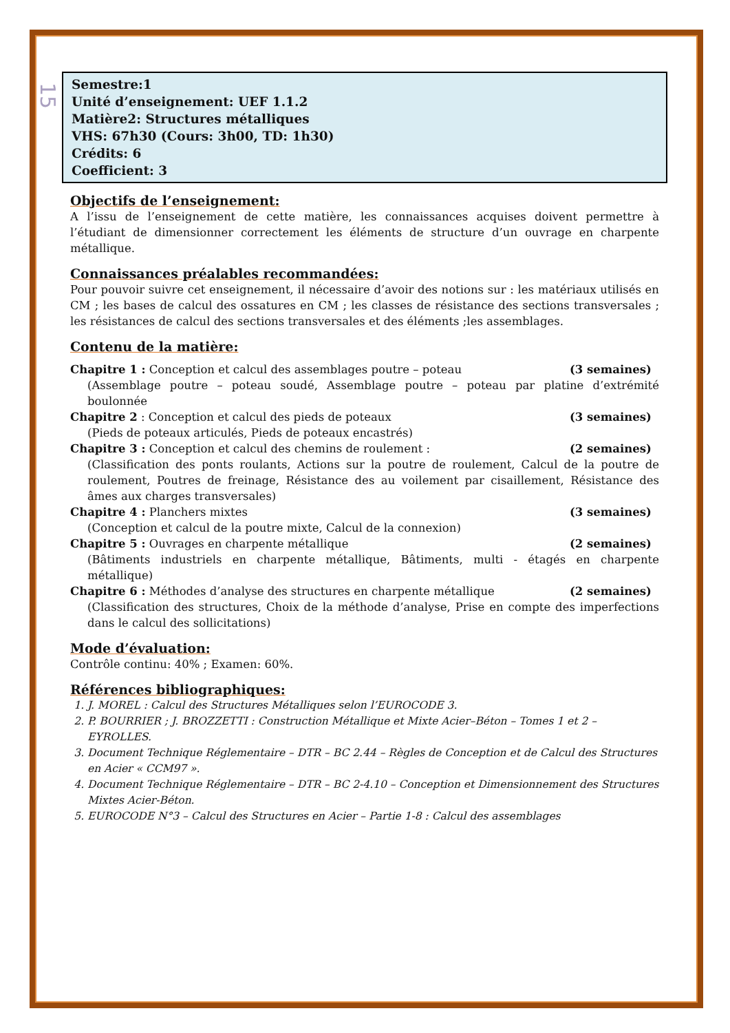15
Semestre:1
Unité d’enseignement: UEF 1.1.2
Matière2: Structures métalliques
VHS: 67h30 (Cours: 3h00, TD: 1h30)
Crédits: 6
Coefficient: 3
Objectifs de l’enseignement:
A l’issu de l’enseignement de cette matière, les connaissances acquises doivent permettre à l’étudiant de dimensionner correctement les éléments de structure d’un ouvrage en charpente métallique.
Connaissances préalables recommandées:
Pour pouvoir suivre cet enseignement, il nécessaire d’avoir des notions sur : les matériaux utilisés en CM ; les bases de calcul des ossatures en CM ; les classes de résistance des sections transversales ; les résistances de calcul des sections transversales et des éléments ;les assemblages.
Contenu de la matière:
Chapitre 1 : Conception et calcul des assemblages poutre – poteau (3 semaines)
(Assemblage poutre – poteau soudé, Assemblage poutre – poteau par platine d’extrémité boulonnée
Chapitre 2 : Conception et calcul des pieds de poteaux (3 semaines)
(Pieds de poteaux articulés, Pieds de poteaux encastrés)
Chapitre 3 : Conception et calcul des chemins de roulement : (2 semaines)
(Classification des ponts roulants, Actions sur la poutre de roulement, Calcul de la poutre de roulement, Poutres de freinage, Résistance des au voilement par cisaillement, Résistance des âmes aux charges transversales)
Chapitre 4 : Planchers mixtes (3 semaines)
(Conception et calcul de la poutre mixte, Calcul de la connexion)
Chapitre 5 : Ouvrages en charpente métallique (2 semaines)
(Bâtiments industriels en charpente métallique, Bâtiments, multi - étagés en charpente métallique)
Chapitre 6 : Méthodes d’analyse des structures en charpente métallique (2 semaines)
(Classification des structures, Choix de la méthode d’analyse, Prise en compte des imperfections dans le calcul des sollicitations)
Mode d’évaluation:
Contrôle continu: 40% ; Examen: 60%.
Références bibliographiques:
1. J. MOREL : Calcul des Structures Métalliques selon l’EUROCODE 3.
2. P. BOURRIER ; J. BROZZETTI : Construction Métallique et Mixte Acier–Béton – Tomes 1 et 2 – EYROLLES.
3. Document Technique Réglementaire – DTR – BC 2.44 – Règles de Conception et de Calcul des Structures en Acier « CCM97 ».
4. Document Technique Réglementaire – DTR – BC 2-4.10 – Conception et Dimensionnement des Structures Mixtes Acier-Béton.
5. EUROCODE N°3 – Calcul des Structures en Acier – Partie 1-8 : Calcul des assemblages